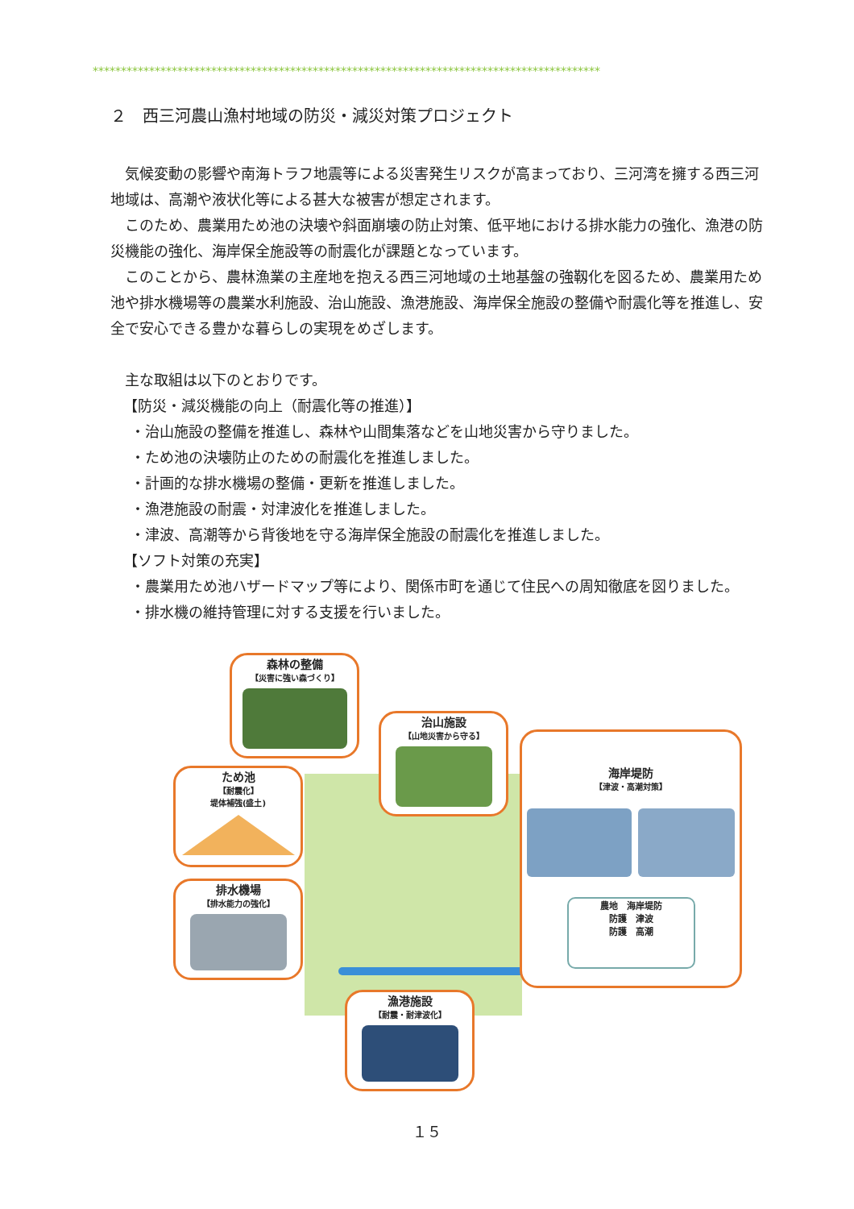******************************************************************************************
２　西三河農山漁村地域の防災・減災対策プロジェクト
気候変動の影響や南海トラフ地震等による災害発生リスクが高まっており、三河湾を擁する西三河地域は、高潮や液状化等による甚大な被害が想定されます。
このため、農業用ため池の決壊や斜面崩壊の防止対策、低平地における排水能力の強化、漁港の防災機能の強化、海岸保全施設等の耐震化が課題となっています。
このことから、農林漁業の主産地を抱える西三河地域の土地基盤の強靱化を図るため、農業用ため池や排水機場等の農業水利施設、治山施設、漁港施設、海岸保全施設の整備や耐震化等を推進し、安全で安心できる豊かな暮らしの実現をめざします。
主な取組は以下のとおりです。
【防災・減災機能の向上（耐震化等の推進）】
・治山施設の整備を推進し、森林や山間集落などを山地災害から守りました。
・ため池の決壊防止のための耐震化を推進しました。
・計画的な排水機場の整備・更新を推進しました。
・漁港施設の耐震・対津波化を推進しました。
・津波、高潮等から背後地を守る海岸保全施設の耐震化を推進しました。
【ソフト対策の充実】
・農業用ため池ハザードマップ等により、関係市町を通じて住民への周知徹底を図りました。
・排水機の維持管理に対する支援を行いました。
森林の整備
【災害に強い森づくり】
治山施設
【山地災害から守る】
ため池
【耐震化】
堤体補強(盛土)
排水機場
【排水能力の強化】
海岸堤防
【津波・高潮対策】
農地　海岸堤防
防護　津波
防護　高潮
漁港施設
【耐震・耐津波化】
１５